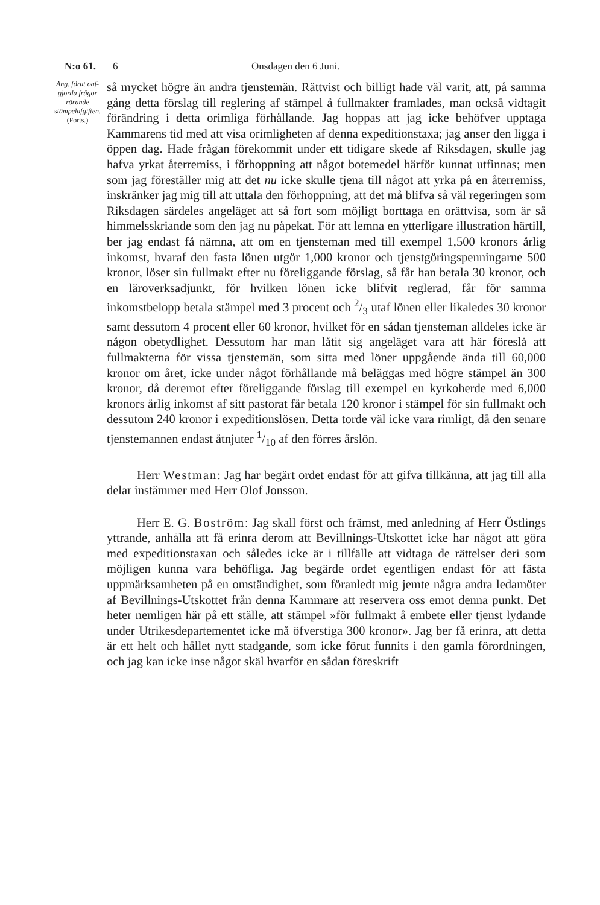N:o 61. 6 Onsdagen den 6 Juni.
Ang. förut oaf-gjorda frågor rörande stämpelafgiften.
(Forts.)
så mycket högre än andra tjenstemän. Rättvist och billigt hade väl varit, att, på samma gång detta förslag till reglering af stämpel å fullmakter framlades, man också vidtagit förändring i detta orimliga förhållande. Jag hoppas att jag icke behöfver upptaga Kammarens tid med att visa orimligheten af denna expeditionstaxa; jag anser den ligga i öppen dag. Hade frågan förekommit under ett tidigare skede af Riksdagen, skulle jag hafva yrkat återremiss, i förhoppning att något botemedel härför kunnat utfinnas; men som jag föreställer mig att det nu icke skulle tjena till något att yrka på en återremiss, inskränker jag mig till att uttala den förhoppning, att det må blifva så väl regeringen som Riksdagen särdeles angeläget att så fort som möjligt borttaga en orättvisa, som är så himmelsskriande som den jag nu påpekat. För att lemna en ytterligare illustration härtill, ber jag endast få nämna, att om en tjensteman med till exempel 1,500 kronors årlig inkomst, hvaraf den fasta lönen utgör 1,000 kronor och tjenstgöringspenningarne 500 kronor, löser sin fullmakt efter nu föreliggande förslag, så får han betala 30 kronor, och en läroverksadjunkt, för hvilken lönen icke blifvit reglerad, får för samma inkomstbelopp betala stämpel med 3 procent och 2/3 utaf lönen eller likaledes 30 kronor samt dessutom 4 procent eller 60 kronor, hvilket för en sådan tjensteman alldeles icke är någon obetydlighet. Dessutom har man låtit sig angeläget vara att här föreslå att fullmakterna för vissa tjenstemän, som sitta med löner uppgående ända till 60,000 kronor om året, icke under något förhållande må beläggas med högre stämpel än 300 kronor, då deremot efter föreliggande förslag till exempel en kyrkoherde med 6,000 kronors årlig inkomst af sitt pastorat får betala 120 kronor i stämpel för sin fullmakt och dessutom 240 kronor i expeditionslösen. Detta torde väl icke vara rimligt, då den senare tjenstemannen endast åtnjuter 1/10 af den förres årslön.
Herr Westman: Jag har begärt ordet endast för att gifva tillkänna, att jag till alla delar instämmer med Herr Olof Jonsson.
Herr E. G. Boström: Jag skall först och främst, med anledning af Herr Östlings yttrande, anhålla att få erinra derom att Bevillnings-Utskottet icke har något att göra med expeditionstaxan och således icke är i tillfälle att vidtaga de rättelser deri som möjligen kunna vara behöfliga. Jag begärde ordet egentligen endast för att fästa uppmärksamheten på en omständighet, som föranledt mig jemte några andra ledamöter af Bevillnings-Utskottet från denna Kammare att reservera oss emot denna punkt. Det heter nemligen här på ett ställe, att stämpel »för fullmakt å embete eller tjenst lydande under Utrikesdepartementet icke må öfverstiga 300 kronor». Jag ber få erinra, att detta är ett helt och hållet nytt stadgande, som icke förut funnits i den gamla förordningen, och jag kan icke inse något skäl hvarför en sådan föreskrift